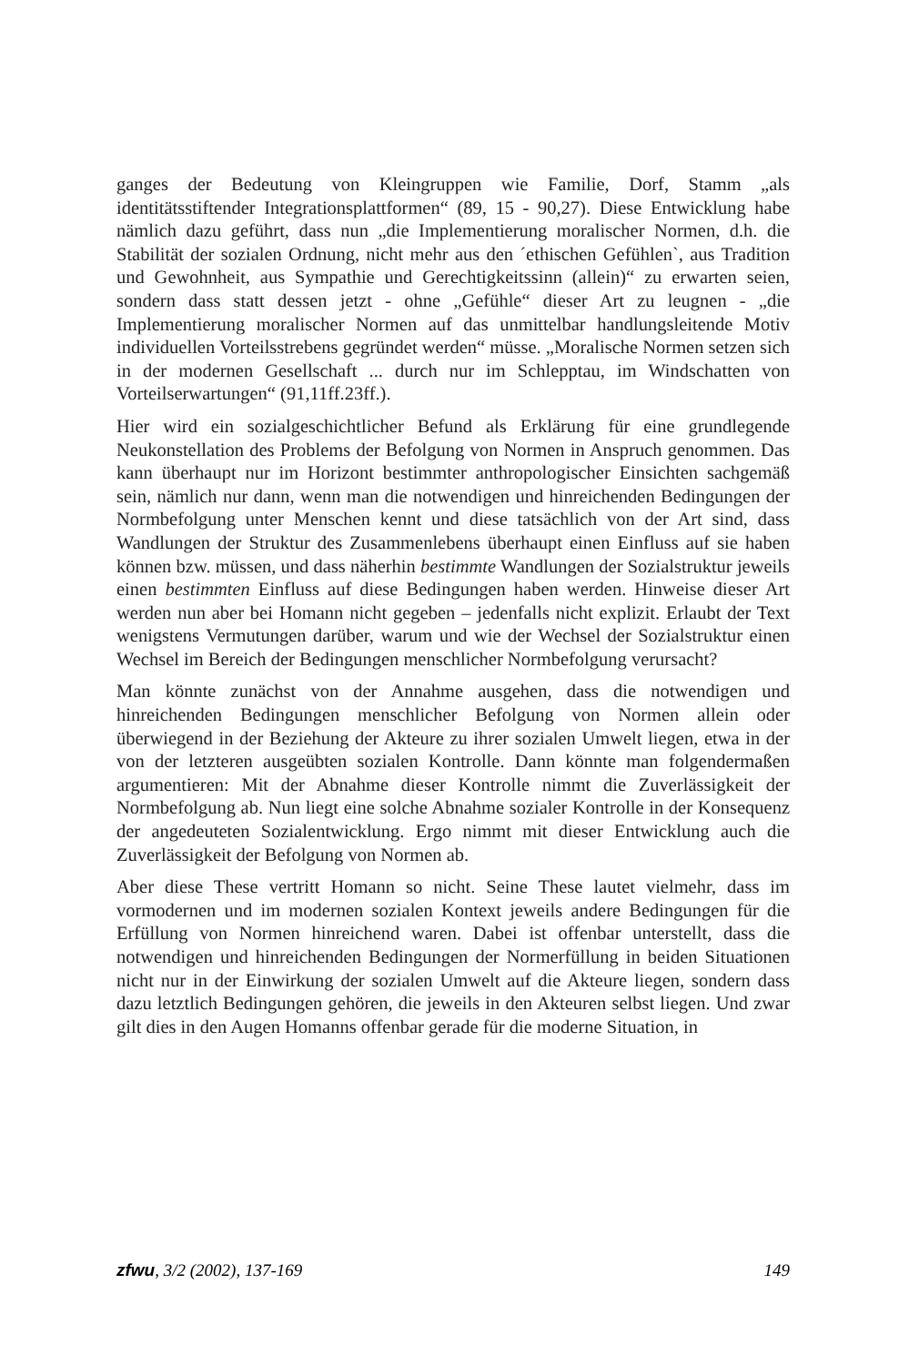ganges der Bedeutung von Kleingruppen wie Familie, Dorf, Stamm „als identitätsstiftender Integrationsplattformen“ (89, 15 - 90,27). Diese Entwicklung habe nämlich dazu geführt, dass nun „die Implementierung moralischer Normen, d.h. die Stabilität der sozialen Ordnung, nicht mehr aus den ´ethischen Gefühlen`, aus Tradition und Gewohnheit, aus Sympathie und Gerechtigkeitssinn (allein)“ zu erwarten seien, sondern dass statt dessen jetzt - ohne „Gefühle“ dieser Art zu leugnen - „die Implementierung moralischer Normen auf das unmittelbar handlungsleitende Motiv individuellen Vorteilsstrebens gegründet werden“ müsse. „Moralische Normen setzen sich in der modernen Gesellschaft ... durch nur im Schlepptau, im Windschatten von Vorteilserwartungen“ (91,11ff.23ff.).
Hier wird ein sozialgeschichtlicher Befund als Erklärung für eine grundlegende Neukonstellation des Problems der Befolgung von Normen in Anspruch genommen. Das kann überhaupt nur im Horizont bestimmter anthropologischer Einsichten sachgemäß sein, nämlich nur dann, wenn man die notwendigen und hinreichenden Bedingungen der Normbefolgung unter Menschen kennt und diese tatsächlich von der Art sind, dass Wandlungen der Struktur des Zusammenlebens überhaupt einen Einfluss auf sie haben können bzw. müssen, und dass näherhin bestimmte Wandlungen der Sozialstruktur jeweils einen bestimmten Einfluss auf diese Bedingungen haben werden. Hinweise dieser Art werden nun aber bei Homann nicht gegeben – jedenfalls nicht explizit. Erlaubt der Text wenigstens Vermutungen darüber, warum und wie der Wechsel der Sozialstruktur einen Wechsel im Bereich der Bedingungen menschlicher Normbefolgung verursacht?
Man könnte zunächst von der Annahme ausgehen, dass die notwendigen und hinreichenden Bedingungen menschlicher Befolgung von Normen allein oder überwiegend in der Beziehung der Akteure zu ihrer sozialen Umwelt liegen, etwa in der von der letzteren ausgeübten sozialen Kontrolle. Dann könnte man folgendermaßen argumentieren: Mit der Abnahme dieser Kontrolle nimmt die Zuverlässigkeit der Normbefolgung ab. Nun liegt eine solche Abnahme sozialer Kontrolle in der Konsequenz der angedeuteten Sozialentwicklung. Ergo nimmt mit dieser Entwicklung auch die Zuverlässigkeit der Befolgung von Normen ab.
Aber diese These vertritt Homann so nicht. Seine These lautet vielmehr, dass im vormodernen und im modernen sozialen Kontext jeweils andere Bedingungen für die Erfüllung von Normen hinreichend waren. Dabei ist offenbar unterstellt, dass die notwendigen und hinreichenden Bedingungen der Normerfüllung in beiden Situationen nicht nur in der Einwirkung der sozialen Umwelt auf die Akteure liegen, sondern dass dazu letztlich Bedingungen gehören, die jeweils in den Akteuren selbst liegen. Und zwar gilt dies in den Augen Homanns offenbar gerade für die moderne Situation, in
zfwu, 3/2 (2002), 137-169 149